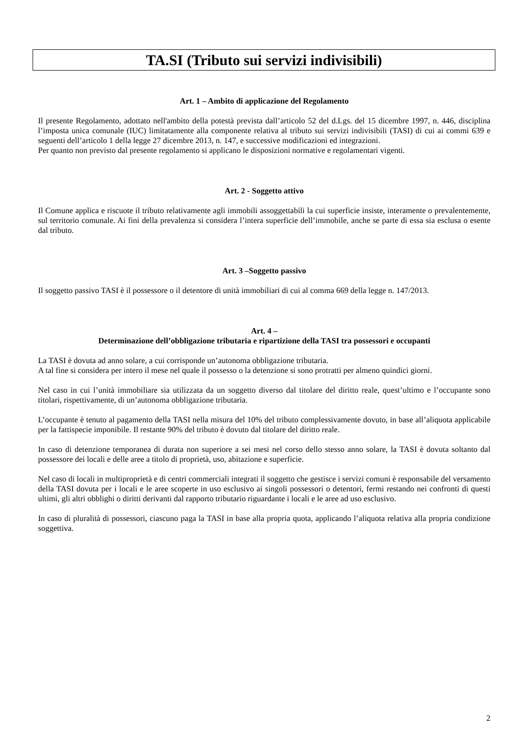TA.SI (Tributo sui servizi indivisibili)
Art. 1 – Ambito di applicazione del Regolamento
Il presente Regolamento, adottato nell'ambito della potestà prevista dall’articolo 52 del d.Lgs. del 15 dicembre 1997, n. 446, disciplina l’imposta unica comunale (IUC) limitatamente alla componente relativa al tributo sui servizi indivisibili (TASI) di cui ai commi 639 e seguenti dell’articolo 1 della legge 27 dicembre 2013, n. 147, e successive modificazioni ed integrazioni.
Per quanto non previsto dal presente regolamento si applicano le disposizioni normative e regolamentari vigenti.
Art. 2 - Soggetto attivo
Il Comune applica e riscuote il tributo relativamente agli immobili assoggettabili la cui superficie insiste, interamente o prevalentemente, sul territorio comunale. Ai fini della prevalenza si considera l’intera superficie dell’immobile, anche se parte di essa sia esclusa o esente dal tributo.
Art. 3 –Soggetto passivo
Il soggetto passivo TASI è il possessore o il detentore di unità immobiliari di cui al comma 669 della legge n. 147/2013.
Art. 4 –
Determinazione dell’obbligazione tributaria e ripartizione della TASI tra possessori e occupanti
La TASI è dovuta ad anno solare, a cui corrisponde un’autonoma obbligazione tributaria.
A tal fine si considera per intero il mese nel quale il possesso o la detenzione si sono protratti per almeno quindici giorni.
Nel caso in cui l’unità immobiliare sia utilizzata da un soggetto diverso dal titolare del diritto reale, quest’ultimo e l’occupante sono titolari, rispettivamente, di un’autonoma obbligazione tributaria.
L’occupante è tenuto al pagamento della TASI nella misura del 10% del tributo complessivamente dovuto, in base all’aliquota applicabile per la fattispecie imponibile. Il restante 90% del tributo è dovuto dal titolare del diritto reale.
In caso di detenzione temporanea di durata non superiore a sei mesi nel corso dello stesso anno solare, la TASI è dovuta soltanto dal possessore dei locali e delle aree a titolo di proprietà, uso, abitazione e superficie.
Nel caso di locali in multiproprietà e di centri commerciali integrati il soggetto che gestisce i servizi comuni è responsabile del versamento della TASI dovuta per i locali e le aree scoperte in uso esclusivo ai singoli possessori o detentori, fermi restando nei confronti di questi ultimi, gli altri obblighi o diritti derivanti dal rapporto tributario riguardante i locali e le aree ad uso esclusivo.
In caso di pluralità di possessori, ciascuno paga la TASI in base alla propria quota, applicando l’aliquota relativa alla propria condizione soggettiva.
2